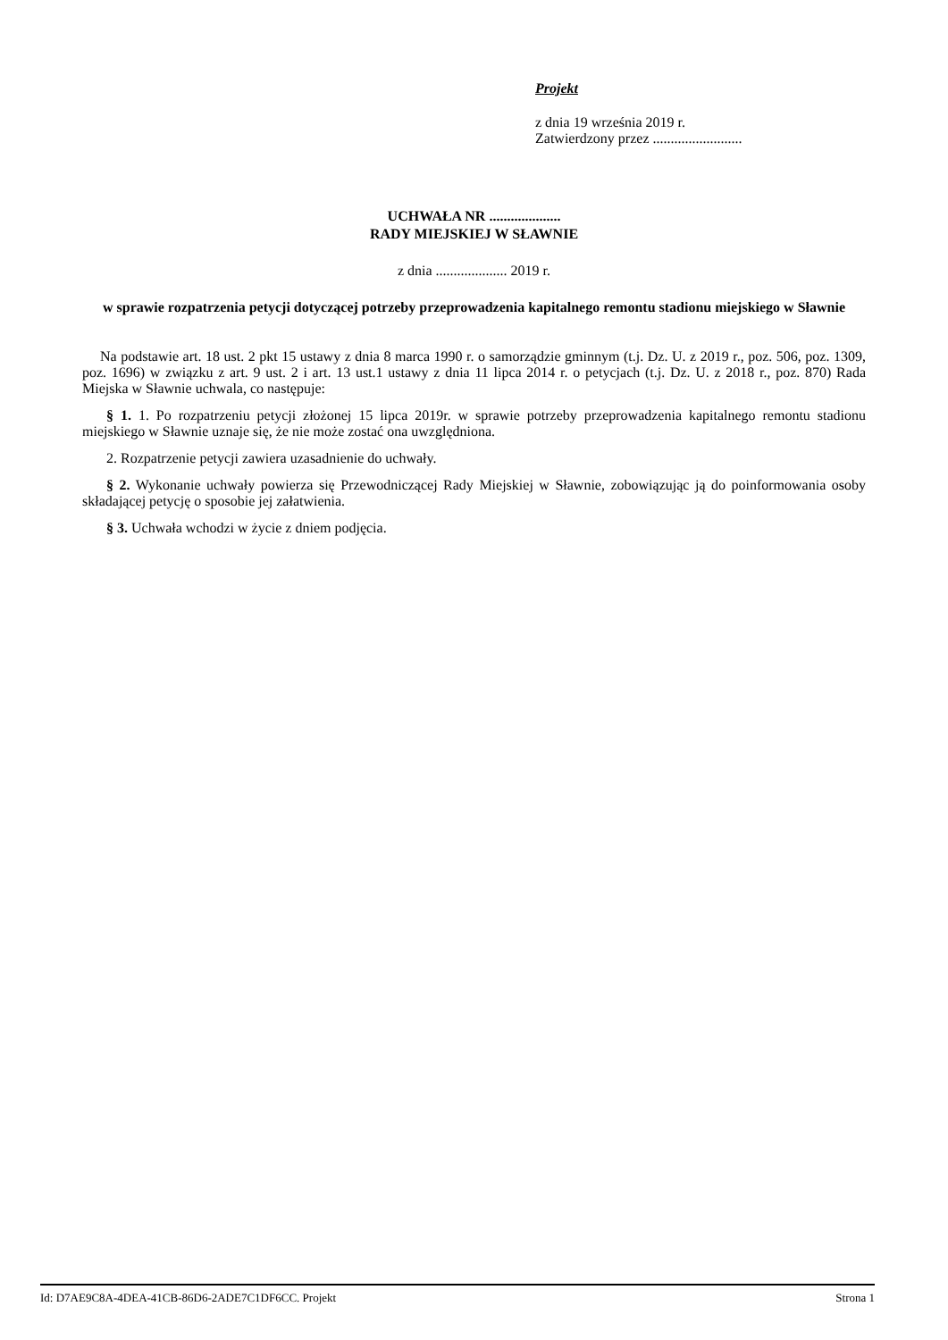Projekt
z dnia 19 września 2019 r.
Zatwierdzony przez .........................
UCHWAŁA NR ....................
RADY MIEJSKIEJ W SŁAWNIE
z dnia .................... 2019 r.
w sprawie rozpatrzenia petycji dotyczącej potrzeby przeprowadzenia kapitalnego remontu stadionu miejskiego w Sławnie
Na podstawie art. 18 ust. 2 pkt 15 ustawy z dnia 8 marca 1990 r. o samorządzie gminnym (t.j. Dz. U. z 2019 r., poz. 506, poz. 1309, poz. 1696) w związku z art. 9 ust. 2 i art. 13 ust.1 ustawy z dnia 11 lipca 2014 r. o petycjach (t.j. Dz. U. z 2018 r., poz. 870) Rada Miejska w Sławnie uchwala, co następuje:
§ 1. 1. Po rozpatrzeniu petycji złożonej 15 lipca 2019r. w sprawie potrzeby przeprowadzenia kapitalnego remontu stadionu miejskiego w Sławnie uznaje się, że nie może zostać ona uwzględniona.
2. Rozpatrzenie petycji zawiera uzasadnienie do uchwały.
§ 2. Wykonanie uchwały powierza się Przewodniczącej Rady Miejskiej w Sławnie, zobowiązując ją do poinformowania osoby składającej petycję o sposobie jej załatwienia.
§ 3. Uchwała wchodzi w życie z dniem podjęcia.
Id: D7AE9C8A-4DEA-41CB-86D6-2ADE7C1DF6CC. Projekt Strona 1